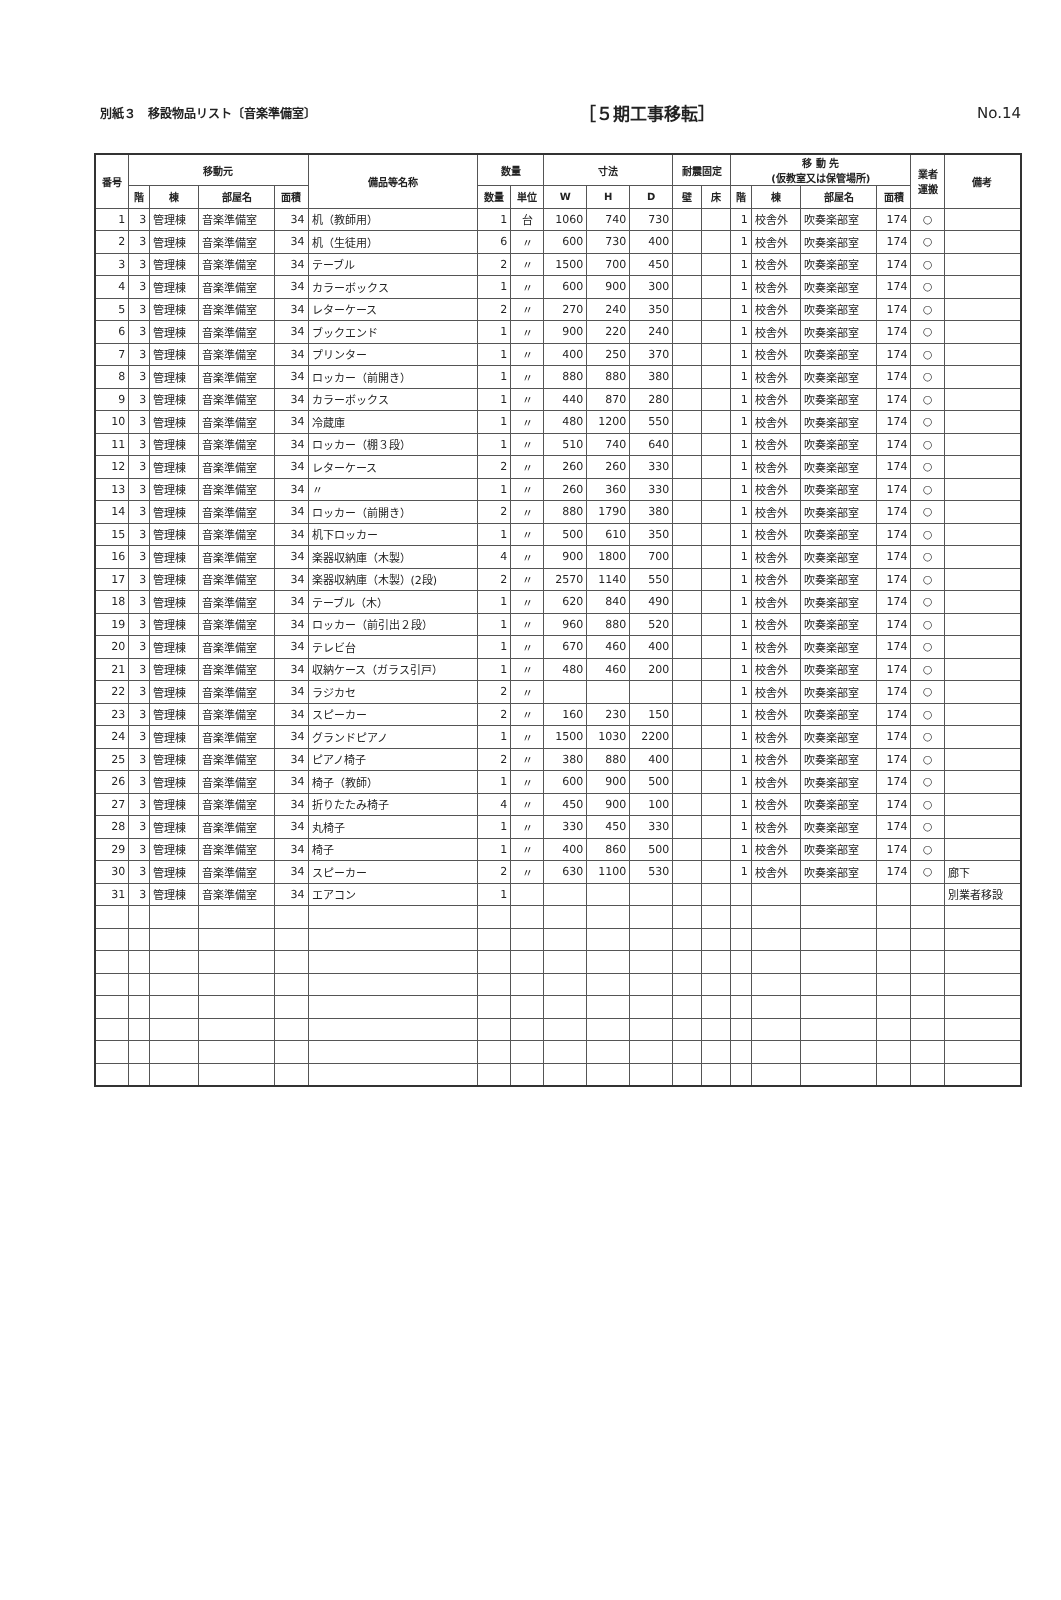別紙３　移設物品リスト〔音楽準備室〕 ［５期工事移転］ No.14
| 番号 | 移動元 | | | | 備品等名称 | 数量 | | 寸法 | | | 耐震固定 | | 移 動 先 (仮教室又は保管場所) | | | | 業者 運搬 | 備考 |
| --- | --- | --- | --- | --- | --- | --- | --- | --- | --- | --- | --- | --- | --- | --- | --- | --- | --- | --- |
| | 階 | 棟 | 部屋名 | 面積 | | 数量 | 単位 | W | H | D | 壁 | 床 | 階 | 棟 | 部屋名 | 面積 | | |
| 1 | 3 | 管理棟 | 音楽準備室 | 34 | 机（教師用） | 1 | 台 | 1060 | 740 | 730 | | | 1 | 校舎外 | 吹奏楽部室 | 174 | ○ | |
| 2 | 3 | 管理棟 | 音楽準備室 | 34 | 机（生徒用） | 6 | 〃 | 600 | 730 | 400 | | | 1 | 校舎外 | 吹奏楽部室 | 174 | ○ | |
| 3 | 3 | 管理棟 | 音楽準備室 | 34 | テーブル | 2 | 〃 | 1500 | 700 | 450 | | | 1 | 校舎外 | 吹奏楽部室 | 174 | ○ | |
| 4 | 3 | 管理棟 | 音楽準備室 | 34 | カラーボックス | 1 | 〃 | 600 | 900 | 300 | | | 1 | 校舎外 | 吹奏楽部室 | 174 | ○ | |
| 5 | 3 | 管理棟 | 音楽準備室 | 34 | レターケース | 2 | 〃 | 270 | 240 | 350 | | | 1 | 校舎外 | 吹奏楽部室 | 174 | ○ | |
| 6 | 3 | 管理棟 | 音楽準備室 | 34 | ブックエンド | 1 | 〃 | 900 | 220 | 240 | | | 1 | 校舎外 | 吹奏楽部室 | 174 | ○ | |
| 7 | 3 | 管理棟 | 音楽準備室 | 34 | プリンター | 1 | 〃 | 400 | 250 | 370 | | | 1 | 校舎外 | 吹奏楽部室 | 174 | ○ | |
| 8 | 3 | 管理棟 | 音楽準備室 | 34 | ロッカー（前開き） | 1 | 〃 | 880 | 880 | 380 | | | 1 | 校舎外 | 吹奏楽部室 | 174 | ○ | |
| 9 | 3 | 管理棟 | 音楽準備室 | 34 | カラーボックス | 1 | 〃 | 440 | 870 | 280 | | | 1 | 校舎外 | 吹奏楽部室 | 174 | ○ | |
| 10 | 3 | 管理棟 | 音楽準備室 | 34 | 冷蔵庫 | 1 | 〃 | 480 | 1200 | 550 | | | 1 | 校舎外 | 吹奏楽部室 | 174 | ○ | |
| 11 | 3 | 管理棟 | 音楽準備室 | 34 | ロッカー（棚３段） | 1 | 〃 | 510 | 740 | 640 | | | 1 | 校舎外 | 吹奏楽部室 | 174 | ○ | |
| 12 | 3 | 管理棟 | 音楽準備室 | 34 | レターケース | 2 | 〃 | 260 | 260 | 330 | | | 1 | 校舎外 | 吹奏楽部室 | 174 | ○ | |
| 13 | 3 | 管理棟 | 音楽準備室 | 34 | 〃 | 1 | 〃 | 260 | 360 | 330 | | | 1 | 校舎外 | 吹奏楽部室 | 174 | ○ | |
| 14 | 3 | 管理棟 | 音楽準備室 | 34 | ロッカー（前開き） | 2 | 〃 | 880 | 1790 | 380 | | | 1 | 校舎外 | 吹奏楽部室 | 174 | ○ | |
| 15 | 3 | 管理棟 | 音楽準備室 | 34 | 机下ロッカー | 1 | 〃 | 500 | 610 | 350 | | | 1 | 校舎外 | 吹奏楽部室 | 174 | ○ | |
| 16 | 3 | 管理棟 | 音楽準備室 | 34 | 楽器収納庫（木製） | 4 | 〃 | 900 | 1800 | 700 | | | 1 | 校舎外 | 吹奏楽部室 | 174 | ○ | |
| 17 | 3 | 管理棟 | 音楽準備室 | 34 | 楽器収納庫（木製）(2段) | 2 | 〃 | 2570 | 1140 | 550 | | | 1 | 校舎外 | 吹奏楽部室 | 174 | ○ | |
| 18 | 3 | 管理棟 | 音楽準備室 | 34 | テーブル（木） | 1 | 〃 | 620 | 840 | 490 | | | 1 | 校舎外 | 吹奏楽部室 | 174 | ○ | |
| 19 | 3 | 管理棟 | 音楽準備室 | 34 | ロッカー（前引出２段） | 1 | 〃 | 960 | 880 | 520 | | | 1 | 校舎外 | 吹奏楽部室 | 174 | ○ | |
| 20 | 3 | 管理棟 | 音楽準備室 | 34 | テレビ台 | 1 | 〃 | 670 | 460 | 400 | | | 1 | 校舎外 | 吹奏楽部室 | 174 | ○ | |
| 21 | 3 | 管理棟 | 音楽準備室 | 34 | 収納ケース（ガラス引戸） | 1 | 〃 | 480 | 460 | 200 | | | 1 | 校舎外 | 吹奏楽部室 | 174 | ○ | |
| 22 | 3 | 管理棟 | 音楽準備室 | 34 | ラジカセ | 2 | 〃 | | | | | | 1 | 校舎外 | 吹奏楽部室 | 174 | ○ | |
| 23 | 3 | 管理棟 | 音楽準備室 | 34 | スピーカー | 2 | 〃 | 160 | 230 | 150 | | | 1 | 校舎外 | 吹奏楽部室 | 174 | ○ | |
| 24 | 3 | 管理棟 | 音楽準備室 | 34 | グランドピアノ | 1 | 〃 | 1500 | 1030 | 2200 | | | 1 | 校舎外 | 吹奏楽部室 | 174 | ○ | |
| 25 | 3 | 管理棟 | 音楽準備室 | 34 | ピアノ椅子 | 2 | 〃 | 380 | 880 | 400 | | | 1 | 校舎外 | 吹奏楽部室 | 174 | ○ | |
| 26 | 3 | 管理棟 | 音楽準備室 | 34 | 椅子（教師） | 1 | 〃 | 600 | 900 | 500 | | | 1 | 校舎外 | 吹奏楽部室 | 174 | ○ | |
| 27 | 3 | 管理棟 | 音楽準備室 | 34 | 折りたたみ椅子 | 4 | 〃 | 450 | 900 | 100 | | | 1 | 校舎外 | 吹奏楽部室 | 174 | ○ | |
| 28 | 3 | 管理棟 | 音楽準備室 | 34 | 丸椅子 | 1 | 〃 | 330 | 450 | 330 | | | 1 | 校舎外 | 吹奏楽部室 | 174 | ○ | |
| 29 | 3 | 管理棟 | 音楽準備室 | 34 | 椅子 | 1 | 〃 | 400 | 860 | 500 | | | 1 | 校舎外 | 吹奏楽部室 | 174 | ○ | |
| 30 | 3 | 管理棟 | 音楽準備室 | 34 | スピーカー | 2 | 〃 | 630 | 1100 | 530 | | | 1 | 校舎外 | 吹奏楽部室 | 174 | ○ | 廊下 |
| 31 | 3 | 管理棟 | 音楽準備室 | 34 | エアコン | 1 | | | | | | | | | | | | 別業者移設 |